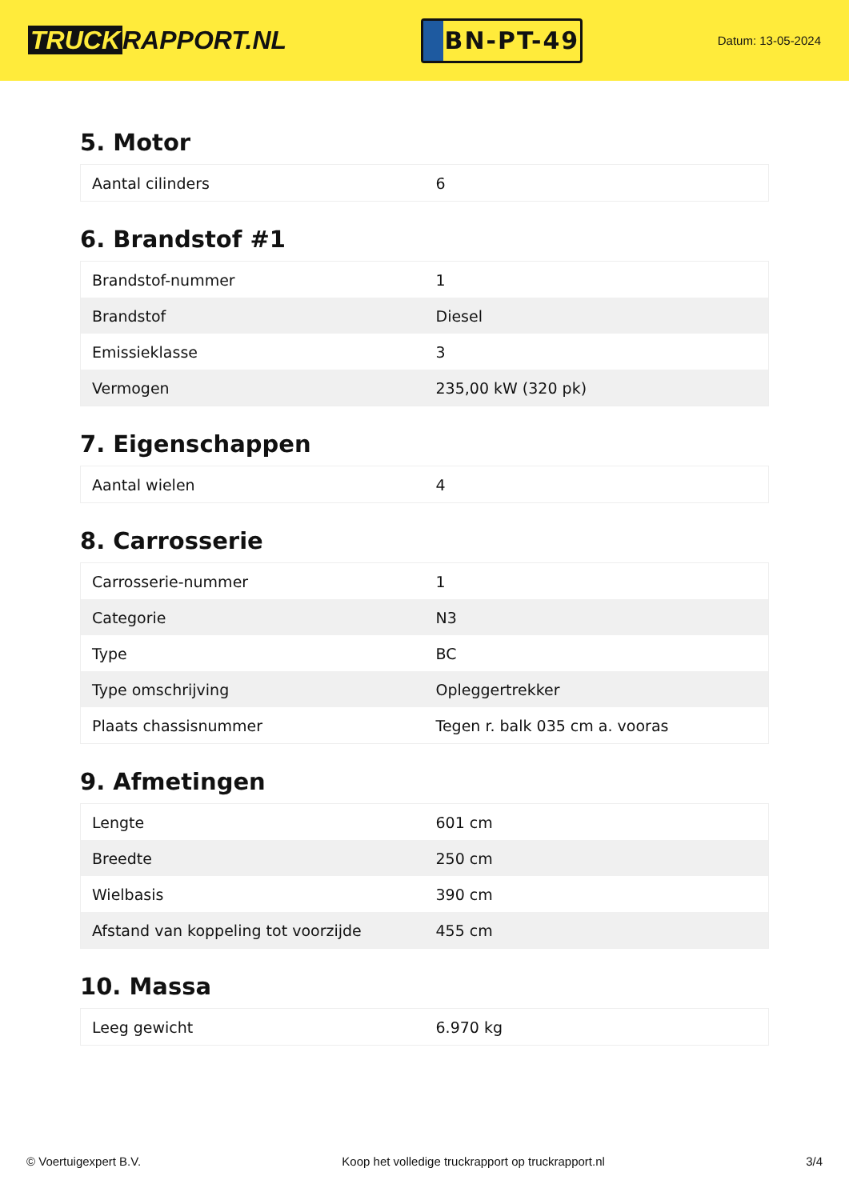TRUCK RAPPORT.NL
BN-PT-49
Datum: 13-05-2024
5. Motor
| Aantal cilinders | 6 |
6. Brandstof #1
| Brandstof-nummer | 1 |
| Brandstof | Diesel |
| Emissieklasse | 3 |
| Vermogen | 235,00 kW (320 pk) |
7. Eigenschappen
| Aantal wielen | 4 |
8. Carrosserie
| Carrosserie-nummer | 1 |
| Categorie | N3 |
| Type | BC |
| Type omschrijving | Opleggertrekker |
| Plaats chassisnummer | Tegen r. balk 035 cm a. vooras |
9. Afmetingen
| Lengte | 601 cm |
| Breedte | 250 cm |
| Wielbasis | 390 cm |
| Afstand van koppeling tot voorzijde | 455 cm |
10. Massa
| Leeg gewicht | 6.970 kg |
© Voertuigexpert B.V. Koop het volledige truckrapport op truckrapport.nl 3/4